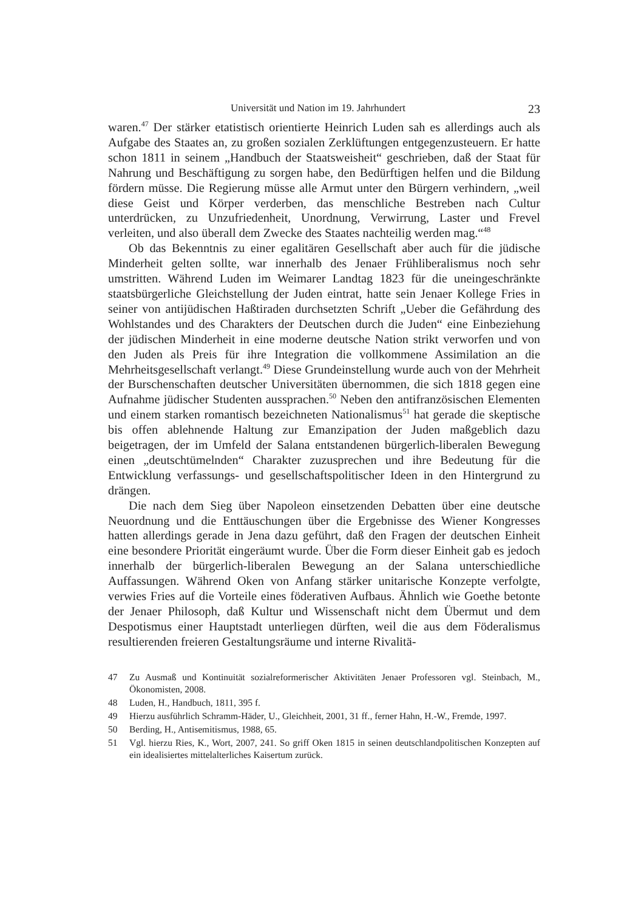Universität und Nation im 19. Jahrhundert 23
waren.<sup>47</sup> Der stärker etatistisch orientierte Heinrich Luden sah es allerdings auch als Aufgabe des Staates an, zu großen sozialen Zerklüftungen entgegenzusteuern. Er hatte schon 1811 in seinem „Handbuch der Staatsweisheit“ geschrieben, daß der Staat für Nahrung und Beschäftigung zu sorgen habe, den Bedürftigen helfen und die Bildung fördern müsse. Die Regierung müsse alle Armut unter den Bürgern verhindern, „weil diese Geist und Körper verderben, das menschliche Bestreben nach Cultur unterdrücken, zu Unzufriedenheit, Unordnung, Verwirrung, Laster und Frevel verleiten, und also überall dem Zwecke des Staates nachteilig werden mag.“<sup>48</sup>
Ob das Bekenntnis zu einer egalitären Gesellschaft aber auch für die jüdische Minderheit gelten sollte, war innerhalb des Jenaer Frühliberalismus noch sehr umstritten. Während Luden im Weimarer Landtag 1823 für die uneingeschränkte staatsbürgerliche Gleichstellung der Juden eintrat, hatte sein Jenaer Kollege Fries in seiner von antijüdischen Haßtiraden durchsetzten Schrift „Ueber die Gefährdung des Wohlstandes und des Charakters der Deutschen durch die Juden“ eine Einbeziehung der jüdischen Minderheit in eine moderne deutsche Nation strikt verworfen und von den Juden als Preis für ihre Integration die vollkommene Assimilation an die Mehrheitsgesellschaft verlangt.<sup>49</sup> Diese Grundeinstellung wurde auch von der Mehrheit der Burschenschaften deutscher Universitäten übernommen, die sich 1818 gegen eine Aufnahme jüdischer Studenten aussprachen.<sup>50</sup> Neben den antifranzösischen Elementen und einem starken romantisch bezeichneten Nationalismus<sup>51</sup> hat gerade die skeptische bis offen ablehnende Haltung zur Emanzipation der Juden maßgeblich dazu beigetragen, der im Umfeld der Salana entstandenen bürgerlich-liberalen Bewegung einen „deutschtümelnden“ Charakter zuzusprechen und ihre Bedeutung für die Entwicklung verfassungs- und gesellschaftspolitischer Ideen in den Hintergrund zu drängen.
Die nach dem Sieg über Napoleon einsetzenden Debatten über eine deutsche Neuordnung und die Enttäuschungen über die Ergebnisse des Wiener Kongresses hatten allerdings gerade in Jena dazu geführt, daß den Fragen der deutschen Einheit eine besondere Priorität eingeräumt wurde. Über die Form dieser Einheit gab es jedoch innerhalb der bürgerlich-liberalen Bewegung an der Salana unterschiedliche Auffassungen. Während Oken von Anfang stärker unitarische Konzepte verfolgte, verwies Fries auf die Vorteile eines föderativen Aufbaus. Ähnlich wie Goethe betonte der Jenaer Philosoph, daß Kultur und Wissenschaft nicht dem Übermut und dem Despotismus einer Hauptstadt unterliegen dürften, weil die aus dem Föderalismus resultierenden freieren Gestaltungsräume und interne Rivalitä-
47 Zu Ausmaß und Kontinuität sozialreformerischer Aktivitäten Jenaer Professoren vgl. Steinbach, M., Ökonomisten, 2008.
48 Luden, H., Handbuch, 1811, 395 f.
49 Hierzu ausführlich Schramm-Häder, U., Gleichheit, 2001, 31 ff., ferner Hahn, H.-W., Fremde, 1997.
50 Berding, H., Antisemitismus, 1988, 65.
51 Vgl. hierzu Ries, K., Wort, 2007, 241. So griff Oken 1815 in seinen deutschlandpolitischen Konzepten auf ein idealisiertes mittelalterliches Kaisertum zurück.